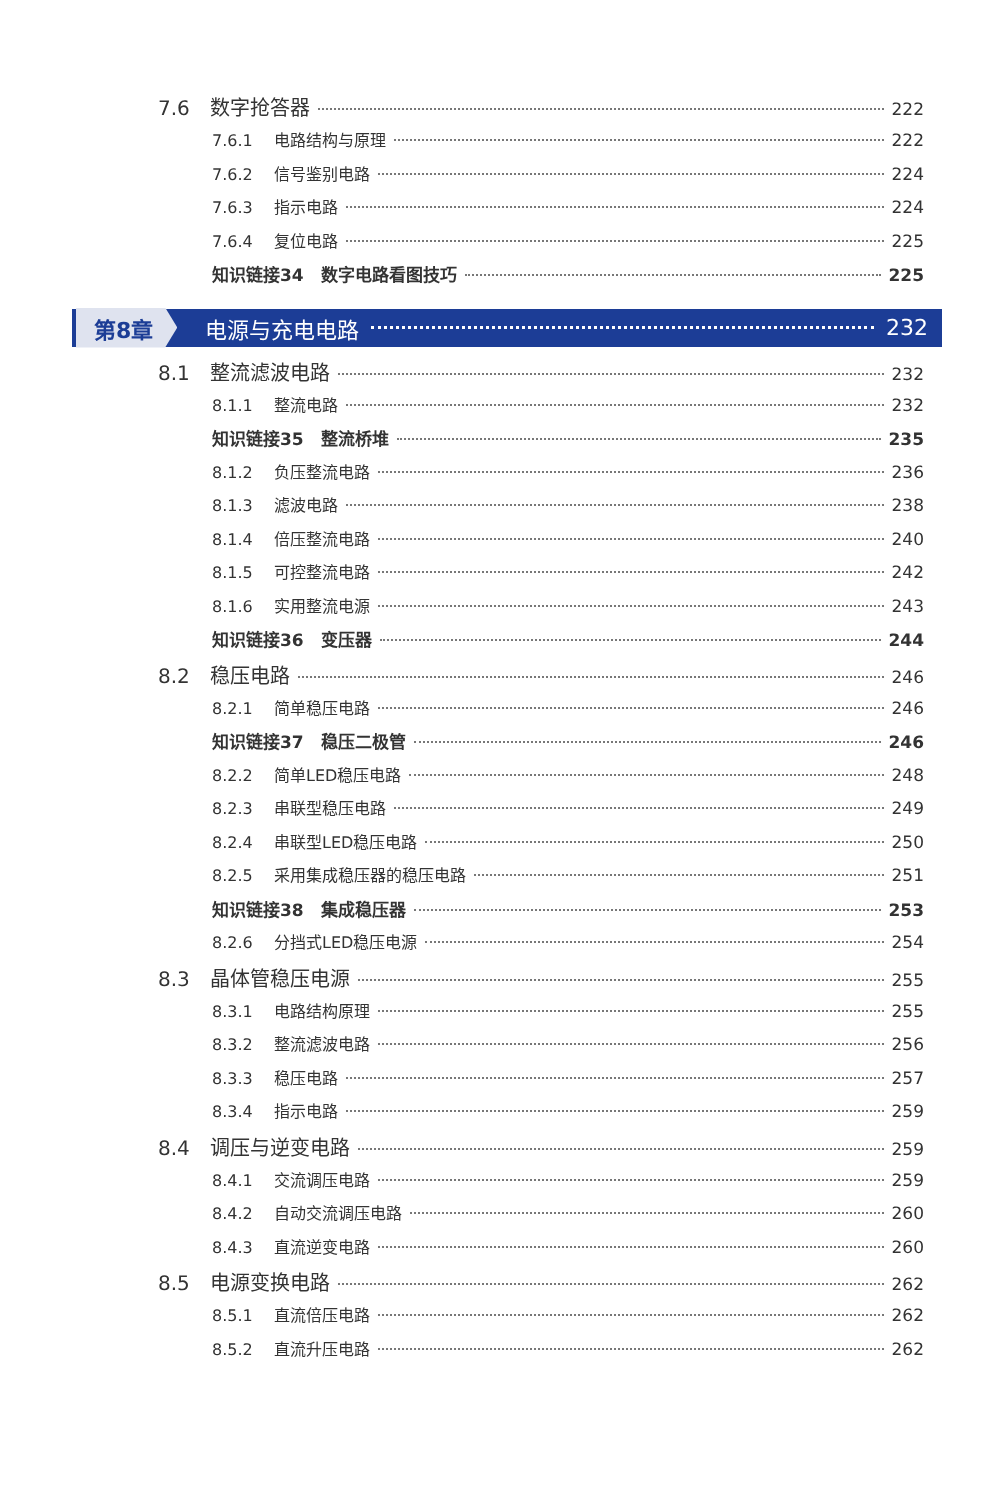7.6 数字抢答器 222
7.6.1 电路结构与原理 222
7.6.2 信号鉴别电路 224
7.6.3 指示电路 224
7.6.4 复位电路 225
知识链接34　数字电路看图技巧 225
第8章 电源与充电电路 232
8.1 整流滤波电路 232
8.1.1 整流电路 232
知识链接35　整流桥堆 235
8.1.2 负压整流电路 236
8.1.3 滤波电路 238
8.1.4 倍压整流电路 240
8.1.5 可控整流电路 242
8.1.6 实用整流电源 243
知识链接36　变压器 244
8.2 稳压电路 246
8.2.1 简单稳压电路 246
知识链接37　稳压二极管 246
8.2.2 简单LED稳压电路 248
8.2.3 串联型稳压电路 249
8.2.4 串联型LED稳压电路 250
8.2.5 采用集成稳压器的稳压电路 251
知识链接38　集成稳压器 253
8.2.6 分挡式LED稳压电源 254
8.3 晶体管稳压电源 255
8.3.1 电路结构原理 255
8.3.2 整流滤波电路 256
8.3.3 稳压电路 257
8.3.4 指示电路 259
8.4 调压与逆变电路 259
8.4.1 交流调压电路 259
8.4.2 自动交流调压电路 260
8.4.3 直流逆变电路 260
8.5 电源变换电路 262
8.5.1 直流倍压电路 262
8.5.2 直流升压电路 262